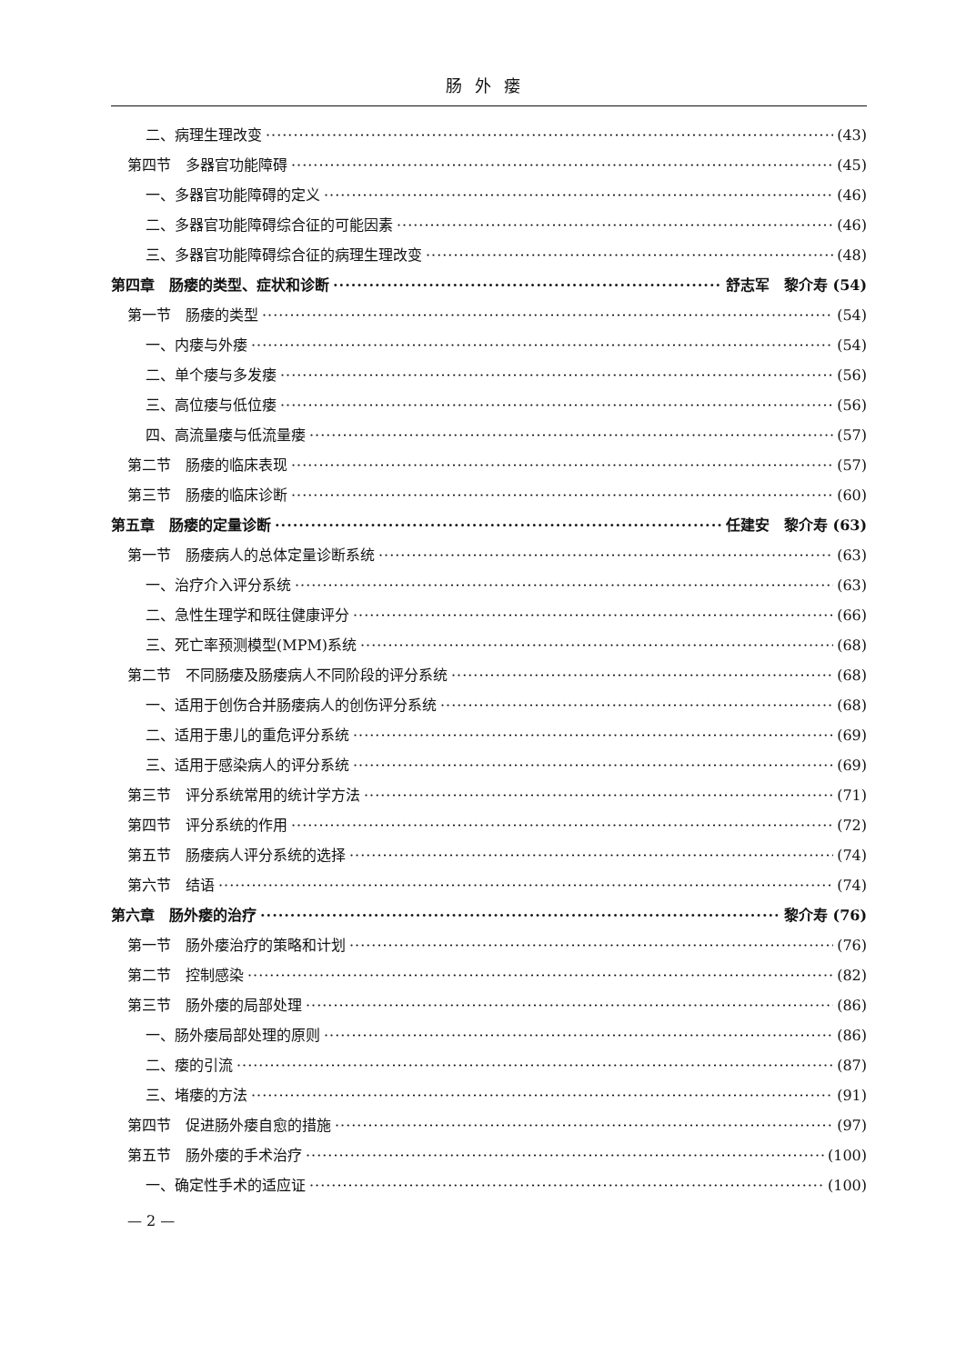肠外瘘
二、病理生理改变 (43)
第四节　多器官功能障碍 (45)
一、多器官功能障碍的定义 (46)
二、多器官功能障碍综合征的可能因素 (46)
三、多器官功能障碍综合征的病理生理改变 (48)
第四章　肠瘘的类型、症状和诊断 舒志军　黎介寿 (54)
第一节　肠瘘的类型 (54)
一、内瘘与外瘘 (54)
二、单个瘘与多发瘘 (56)
三、高位瘘与低位瘘 (56)
四、高流量瘘与低流量瘘 (57)
第二节　肠瘘的临床表现 (57)
第三节　肠瘘的临床诊断 (60)
第五章　肠瘘的定量诊断 任建安　黎介寿 (63)
第一节　肠瘘病人的总体定量诊断系统 (63)
一、治疗介入评分系统 (63)
二、急性生理学和既往健康评分 (66)
三、死亡率预测模型(MPM)系统 (68)
第二节　不同肠瘘及肠瘘病人不同阶段的评分系统 (68)
一、适用于创伤合并肠瘘病人的创伤评分系统 (68)
二、适用于患儿的重危评分系统 (69)
三、适用于感染病人的评分系统 (69)
第三节　评分系统常用的统计学方法 (71)
第四节　评分系统的作用 (72)
第五节　肠瘘病人评分系统的选择 (74)
第六节　结语 (74)
第六章　肠外瘘的治疗 黎介寿 (76)
第一节　肠外瘘治疗的策略和计划 (76)
第二节　控制感染 (82)
第三节　肠外瘘的局部处理 (86)
一、肠外瘘局部处理的原则 (86)
二、瘘的引流 (87)
三、堵瘘的方法 (91)
第四节　促进肠外瘘自愈的措施 (97)
第五节　肠外瘘的手术治疗 (100)
一、确定性手术的适应证 (100)
— 2 —